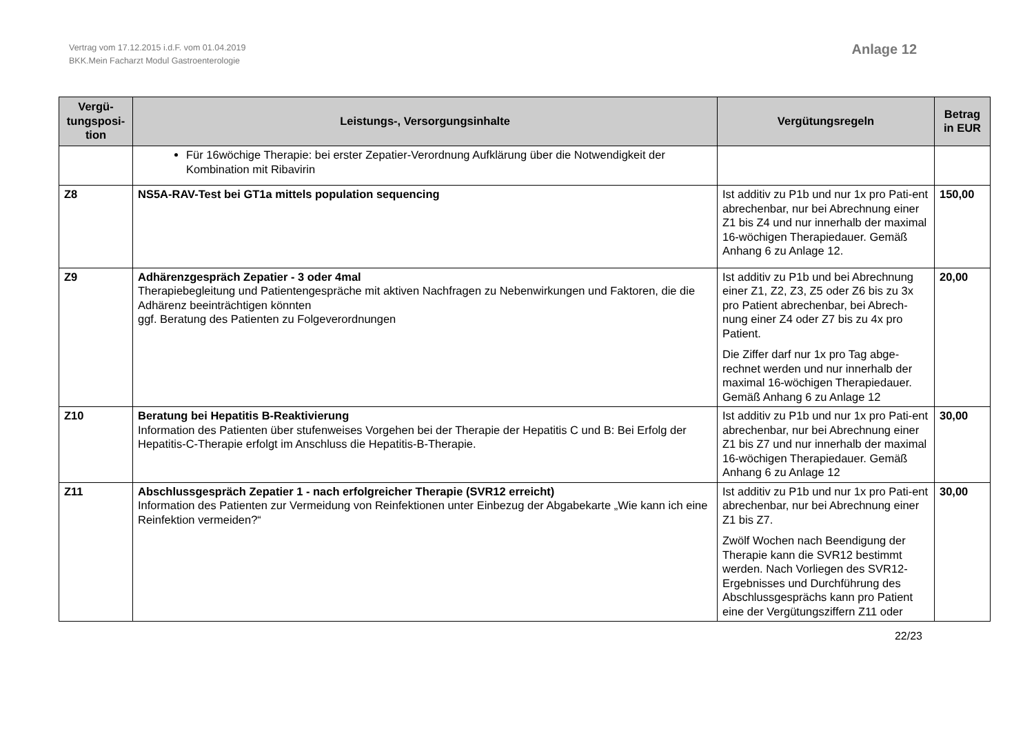Vertrag vom 17.12.2015 i.d.F. vom 01.04.2019
BKK.Mein Facharzt Modul Gastroenterologie
Anlage 12
| Vergü- tungsposi- tion | Leistungs-, Versorgungsinhalte | Vergütungsregeln | Betrag in EUR |
| --- | --- | --- | --- |
| | Für 16wöchige Therapie: bei erster Zepatier-Verordnung Aufklärung über die Notwendigkeit der Kombination mit Ribavirin | | |
| Z8 | NS5A-RAV-Test bei GT1a mittels population sequencing | Ist additiv zu P1b und nur 1x pro Pati-ent abrechenbar, nur bei Abrechnung einer Z1 bis Z4 und nur innerhalb der maximal 16-wöchigen Therapiedauer. Gemäß Anhang 6 zu Anlage 12. | 150,00 |
| Z9 | Adhärenzgespräch Zepatier - 3 oder 4mal Therapiebegleitung und Patientengespräche mit aktiven Nachfragen zu Nebenwirkungen und Faktoren, die die Adhärenz beeinträchtigen könnten ggf. Beratung des Patienten zu Folgeverordnungen | Ist additiv zu P1b und bei Abrechnung einer Z1, Z2, Z3, Z5 oder Z6 bis zu 3x pro Patient abrechenbar, bei Abrech-nung einer Z4 oder Z7 bis zu 4x pro Patient. Die Ziffer darf nur 1x pro Tag abge-rechnet werden und nur innerhalb der maximal 16-wöchigen Therapiedauer. Gemäß Anhang 6 zu Anlage 12 | 20,00 |
| Z10 | Beratung bei Hepatitis B-Reaktivierung Information des Patienten über stufenweises Vorgehen bei der Therapie der Hepatitis C und B: Bei Erfolg der Hepatitis-C-Therapie erfolgt im Anschluss die Hepatitis-B-Therapie. | Ist additiv zu P1b und nur 1x pro Pati-ent abrechenbar, nur bei Abrechnung einer Z1 bis Z7 und nur innerhalb der maximal 16-wöchigen Therapiedauer. Gemäß Anhang 6 zu Anlage 12 | 30,00 |
| Z11 | Abschlussgespräch Zepatier 1 - nach erfolgreicher Therapie (SVR12 erreicht) Information des Patienten zur Vermeidung von Reinfektionen unter Einbezug der Abgabekarte „Wie kann ich eine Reinfektion vermeiden?“ | Ist additiv zu P1b und nur 1x pro Pati-ent abrechenbar, nur bei Abrechnung einer Z1 bis Z7. Zwölf Wochen nach Beendigung der Therapie kann die SVR12 bestimmt werden. Nach Vorliegen des SVR12-Ergebnisses und Durchführung des Abschlussgesprächs kann pro Patient eine der Vergütungsziffern Z11 oder | 30,00 |
22/23